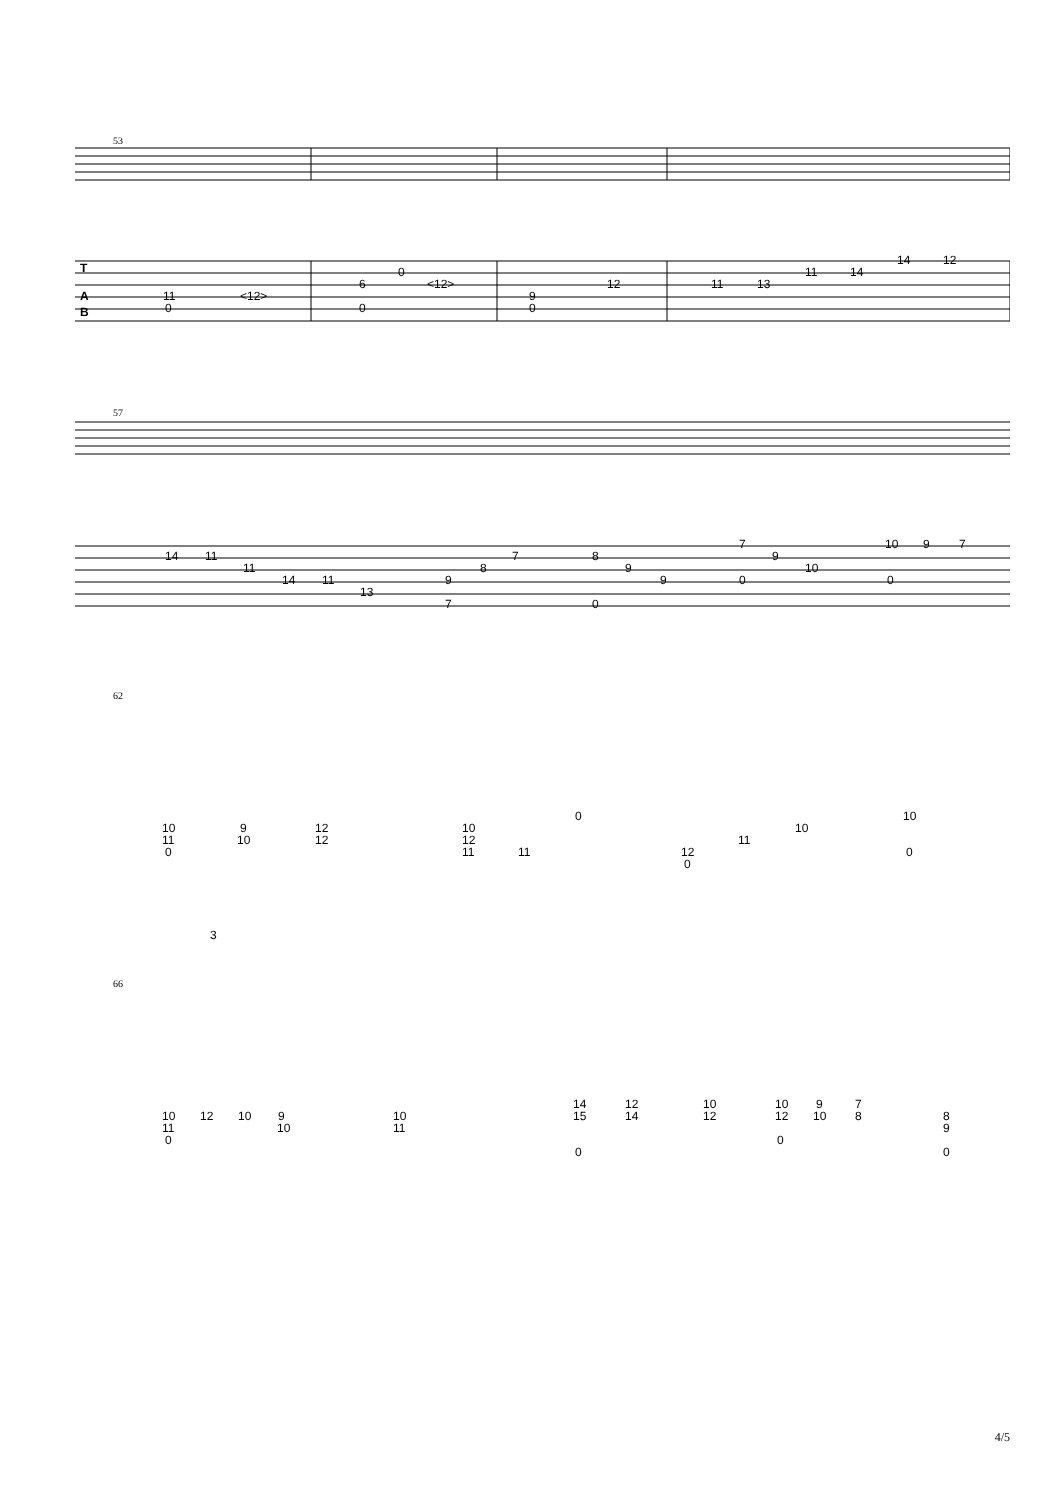53
T
A
B
11
<12>
0
6
0
<12>
0
9
12
0
11
13
11
14
14
12
57
14
11
11
14
11
13
9
8
7
7
8
9
9
0
7
9
10
0
10
9
7
0
62
10
9
12
11
10
12
0
10
12
11
11
0
12
0
11
10
10
0
3
66
10
12
10
9
10
11
10
11
0
14
12
10
15
14
12
0
10
9
7
12
10
8
0
8
9
0
4/5